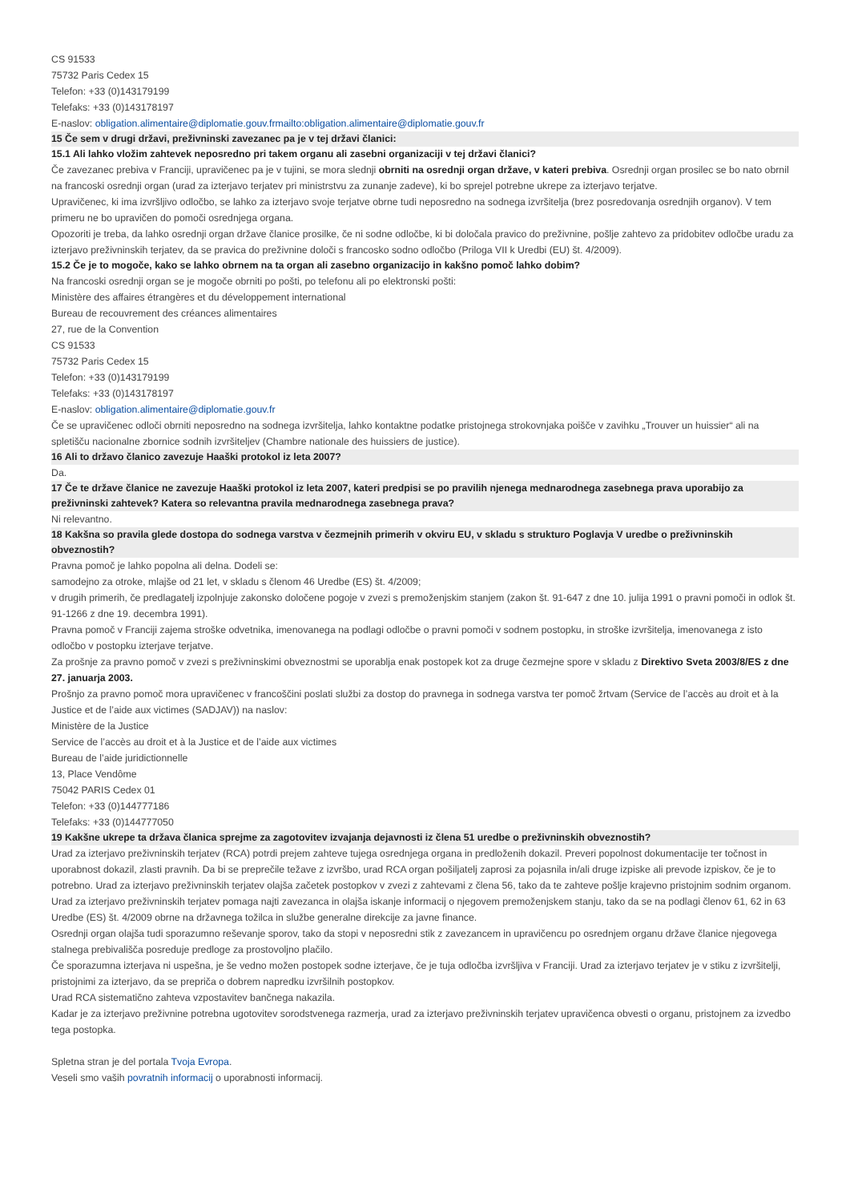CS 91533
75732 Paris Cedex 15
Telefon: +33 (0)143179199
Telefaks: +33 (0)143178197
E-naslov: obligation.alimentaire@diplomatie.gouv.frmailto:obligation.alimentaire@diplomatie.gouv.fr
15 Če sem v drugi državi, preživninski zavezanec pa je v tej državi članici:
15.1 Ali lahko vložim zahtevek neposredno pri takem organu ali zasebni organizaciji v tej državi članici?
Če zavezanec prebiva v Franciji, upravičenec pa je v tujini, se mora slednji obrniti na osrednji organ države, v kateri prebiva. Osrednji organ prosilec se bo nato obrnil na francoski osrednji organ (urad za izterjavo terjatev pri ministrstvu za zunanje zadeve), ki bo sprejel potrebne ukrepe za izterjavo terjatve.
Upravičenec, ki ima izvršljivo odločbo, se lahko za izterjavo svoje terjatve obrne tudi neposredno na sodnega izvršitelja (brez posredovanja osrednjih organov). V tem primeru ne bo upravičen do pomoči osrednjega organa.
Opozoriti je treba, da lahko osrednji organ države članice prosilke, če ni sodne odločbe, ki bi določala pravico do preživnine, pošlje zahtevo za pridobitev odločbe uradu za izterjavo preživninskih terjatev, da se pravica do preživnine določi s francosko sodno odločbo (Priloga VII k Uredbi (EU) št. 4/2009).
15.2 Če je to mogoče, kako se lahko obrnem na ta organ ali zasebno organizacijo in kakšno pomoč lahko dobim?
Na francoski osrednji organ se je mogoče obrniti po pošti, po telefonu ali po elektronski pošti:
Ministère des affaires étrangères et du développement international
Bureau de recouvrement des créances alimentaires
27, rue de la Convention
CS 91533
75732 Paris Cedex 15
Telefon: +33 (0)143179199
Telefaks: +33 (0)143178197
E-naslov: obligation.alimentaire@diplomatie.gouv.fr
Če se upravičenec odloči obrniti neposredno na sodnega izvršitelja, lahko kontaktne podatke pristojnega strokovnjaka poišče v zavihku „Trouver un huissier“ ali na spletišču nacionalne zbornice sodnih izvršiteljev (Chambre nationale des huissiers de justice).
16 Ali to državo članico zavezuje Haaški protokol iz leta 2007?
Da.
17 Če te države članice ne zavezuje Haaški protokol iz leta 2007, kateri predpisi se po pravilih njenega mednarodnega zasebnega prava uporabijo za preživninski zahtevek? Katera so relevantna pravila mednarodnega zasebnega prava?
Ni relevantno.
18 Kakšna so pravila glede dostopa do sodnega varstva v čezmejnih primerih v okviru EU, v skladu s strukturo Poglavja V uredbe o preživninskih obveznostih?
Pravna pomoč je lahko popolna ali delna. Dodeli se:
samodejno za otroke, mlajše od 21 let, v skladu s členom 46 Uredbe (ES) št. 4/2009;
v drugih primerih, če predlagatelj izpolnjuje zakonsko določene pogoje v zvezi s premoženjskim stanjem (zakon št. 91-647 z dne 10. julija 1991 o pravni pomoči in odlok št. 91-1266 z dne 19. decembra 1991).
Pravna pomoč v Franciji zajema stroške odvetnika, imenovanega na podlagi odločbe o pravni pomoči v sodnem postopku, in stroške izvršitelja, imenovanega z isto odločbo v postopku izterjave terjatve.
Za prošnje za pravno pomoč v zvezi s preživninskimi obveznostmi se uporablja enak postopek kot za druge čezmejne spore v skladu z Direktivo Sveta 2003/8/ES z dne 27. januarja 2003.
Prošnjo za pravno pomoč mora upravičenec v francoščini poslati službi za dostop do pravnega in sodnega varstva ter pomoč žrtvam (Service de l’accès au droit et à la Justice et de l’aide aux victimes (SADJAV)) na naslov:
Ministère de la Justice
Service de l’accès au droit et à la Justice et de l’aide aux victimes
Bureau de l’aide juridictionnelle
13, Place Vendôme
75042 PARIS Cedex 01
Telefon: +33 (0)144777186
Telefaks: +33 (0)144777050
19 Kakšne ukrepe ta država članica sprejme za zagotovitev izvajanja dejavnosti iz člena 51 uredbe o preživninskih obveznostih?
Urad za izterjavo preživninskih terjatev (RCA) potrdi prejem zahteve tujega osrednjega organa in predloženih dokazil. Preveri popolnost dokumentacije ter točnost in uporabnost dokazil, zlasti pravnih. Da bi se preprečile težave z izvršbo, urad RCA organ pošiljatelj zaprosi za pojasnila in/ali druge izpiske ali prevode izpiskov, če je to potrebno. Urad za izterjavo preživninskih terjatev olajša začetek postopkov v zvezi z zahtevami z člena 56, tako da te zahteve pošlje krajevno pristojnim sodnim organom.
Urad za izterjavo preživninskih terjatev pomaga najti zavezanca in olajša iskanje informacij o njegovem premoženjskem stanju, tako da se na podlagi členov 61, 62 in 63 Uredbe (ES) št. 4/2009 obrne na državnega tožilca in službe generalne direkcije za javne finance.
Osrednji organ olajša tudi sporazumno reševanje sporov, tako da stopi v neposredni stik z zavezancem in upravičencu po osrednjem organu države članice njegovega stalnega prebivališča posreduje predloge za prostovoljno plačilo.
Če sporazumna izterjava ni uspešna, je še vedno možen postopek sodne izterjave, če je tuja odločba izvršljiva v Franciji. Urad za izterjavo terjatev je v stiku z izvršitelji, pristojnimi za izterjavo, da se prepriča o dobrem napredku izvršilnih postopkov.
Urad RCA sistematično zahteva vzpostavitev bančnega nakazila.
Kadar je za izterjavo preživnine potrebna ugotovitev sorodstvenega razmerja, urad za izterjavo preživninskih terjatev upravičenca obvesti o organu, pristojnem za izvedbo tega postopka.
Spletna stran je del portala Tvoja Evropa.
Veseli smo vaših povratnih informacij o uporabnosti informacij.